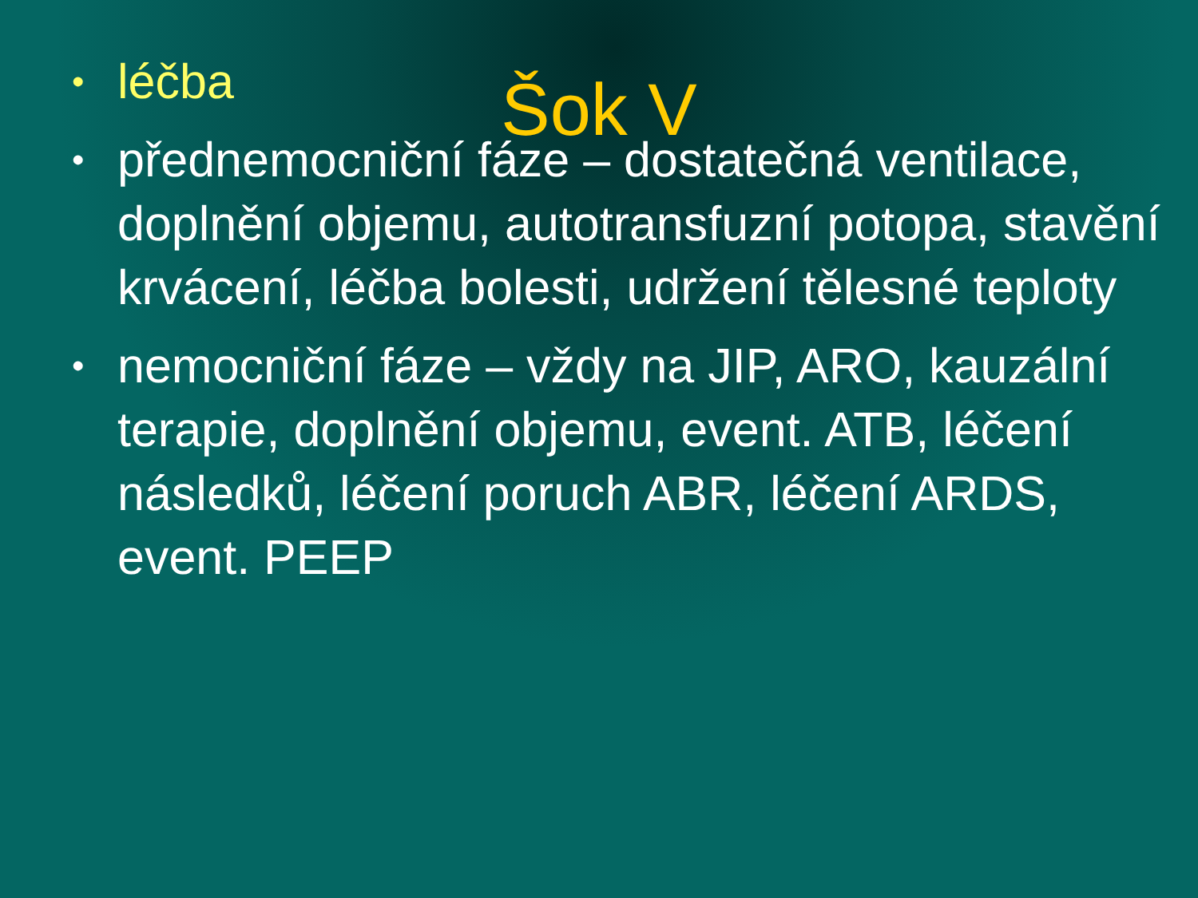Šok V
• léčba
• přednemocniční fáze – dostatečná ventilace, doplnění objemu, autotransfuzní potopa, stavění krvácení, léčba bolesti, udržení tělesné teploty
• nemocniční fáze – vždy na JIP, ARO, kauzální terapie, doplnění objemu, event. ATB, léčení následků, léčení poruch ABR, léčení ARDS, event. PEEP